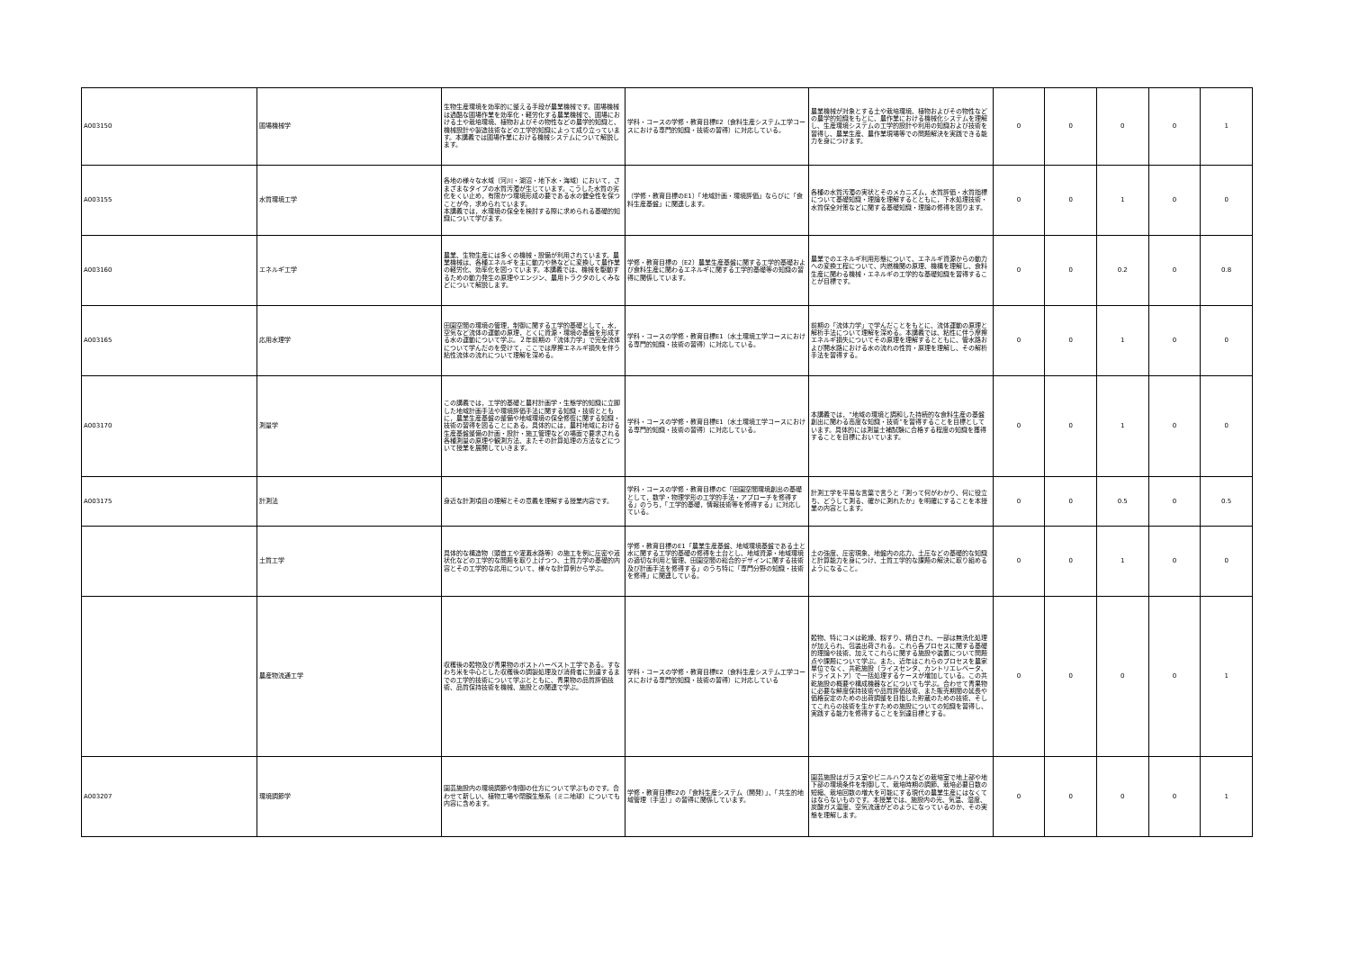| A003150 | 圃場機械学 | 生物生産環境を効率的に整える手段が農業機械です。圃場機械は過酷な圃場作業を効率化・軽労化する農業機械で、圃場における土や栽培環境、植物およびその物性などの農学的知識と、機械設計や製造技術などの工学的知識によって成り立っています。本講義では圃場作業における機械システムについて解説します。 | 学科・コースの学修・教育目標E2（食料生産システム工学コースにおける専門的知識・技術の習得）に対応している。 | 農業機械が対象とする土や栽培環境、植物およびその物性などの農学的知識をもとに、農作業における機械化システムを理解し、生産環境システムの工学的設計や利用の知識および技術を習得し、農業生産、農作業現場等での問題解決を実践できる能力を身につけます。 | 0 | 0 | 0 | 0 | 1 |
| A003155 | 水質環境工学 | 各地の様々な水域（河川・湖沼・地下水・海域）において，さまざまなタイプの水質汚濁が生じています。こうした水質の劣化をくい止め，有限かつ環境形成の要である水の健全性を保つことが今，求められています。 本講義では，水環境の保全を検討する際に求められる基礎的知識について学びます。 | （学修・教育目標のE1）「地域計画・環境評価」ならびに「食料生産基盤」に関連します。 | 各種の水質汚濁の実状とそのメカニズム，水質評価・水質指標について基礎知識・理論を理解するとともに，下水処理技術・水質保全対策などに関する基礎知識・理論の修得を図ります。 | 0 | 0 | 1 | 0 | 0 |
| A003160 | エネルギ工学 | 農業、生物生産には多くの機械・設備が利用されています。農業機械は、各種エネルギを主に動力や熱などに変換して農作業の軽労化、効率化を図っています。本講義では、機械を駆動するための動力発生の原理やエンジン、農用トラクタのしくみなどについて解説します。 | 学修・教育目標の（E2）農業生産基盤に関する工学的基礎および食料生産に関わるエネルギに関する工学的基礎等の知識の習得に関係しています。 | 農業でのエネルギ利用形態について、エネルギ資源からの動力への変換工程について、内燃機関の原理、機構を理解し、食料生産に関わる機械・エネルギの工学的な基礎知識を習得することが目標です。 | 0 | 0 | 0.2 | 0 | 0.8 |
| A003165 | 応用水理学 | 田園空間の環境の管理，制御に関する工学的基礎として，水，空気など流体の運動の原理，とくに資源・環境の基盤を形成する水の運動について学ぶ。２年前期の「流体力学」で完全流体について学んだのを受けて，ここでは摩擦エネルギ損失を伴う粘性流体の流れについて理解を深める。 | 学科・コースの学修・教育目標E1（水土環境工学コースにおける専門的知識・技術の習得）に対応している。 | 前期の「流体力学」で学んだことをもとに、流体運動の原理と解析手法について理解を深める。本講義では、粘性に伴う摩擦エネルギ損失についてその原理を理解するとともに、管水路および開水路における水の流れの性質・原理を理解し、その解析手法を習得する。 | 0 | 0 | 1 | 0 | 0 |
| A003170 | 測量学 | この講義では，工学的基礎と農村計画学・生態学的知識に立脚した地域計画手法や環境評価手法に関する知識・技術とともに，農業生産基盤の整備や地域環境の保全修復に関する知識・技術の習得を図ることにある。具体的には，農村地域における生産基盤整備の計画・設計・施工管理などの場面で要求される各種測量の原理や観測方法、またその計算処理の方法などについて授業を展開していきます。 | 学科・コースの学修・教育目標E1（水土環境工学コースにおける専門的知識・技術の習得）に対応している。 | 本講義では，“地域の環境と調和した持続的な食料生産の基盤創出に関わる高度な知識・技術”を習得することを目標としています。具体的には測量士補試験に合格する程度の知識を獲得することを目標においています。 | 0 | 0 | 1 | 0 | 0 |
| A003175 | 計測法 | 身近な計測項目の理解とその意義を理解する授業内容です。 | 学科・コースの学修・教育目標のC「田園空間環境創出の基礎として，数学・物理学形の工学的手法・アプローチを修得する」のうち，「工学的基礎，情報技術等を修得する」に対応している。 | 計測工学を平易な言葉で言うと「測って何がわかり、何に役立ち、どうして測る、確かに測れたか」を明確にすることを本授業の内容とします。 | 0 | 0 | 0.5 | 0 | 0.5 |
| | 土質工学 | 具体的な構造物（頭首工や灌漑水路等）の施工を例に圧密や液状化などの工学的な問題を取り上げつつ、土質力学の基礎的内容とその工学的な応用について、様々な計算例から学ぶ。 | 学修・教育目標のE1「農業生産基盤、地域環境基盤である土と水に関する工学的基礎の修得を土台とし、地域資源・地域環境の適切な利用と管理、田園空間の総合的デザインに関する技術及び計画手法を修得する」のうち特に「専門分野の知識・技術を修得」に関連している。 | 土の強度、圧密現象、地盤内の応力、土圧などの基礎的な知識と計算能力を身につけ、土質工学的な課題の解決に取り組めるようになること。 | 0 | 0 | 1 | 0 | 0 |
| | 農産物流通工学 | 収穫後の穀物及び青果物のポストハーベスト工学である。すなわち米を中心とした収穫後の調製処理及び消費者に到達するまでの工学的技術について学ぶとともに、青果物の品質評価技術、品質保持技術を機械、施設との関連で学ぶ。 | 学科・コースの学修・教育目標E2（食料生産システム工学コースにおける専門的知識・技術の習得）に対応している | 穀物、特にコメは乾燥、籾すり、精白され、一部は無洗化処理が加えられ、包装出荷される。これら各プロセスに関する基礎的理論や技術、加えてこれらに関する施設や装置について問題点や課題について学ぶ。また、近年はこれらのプロセスを農家単位でなく、共乾施設（ライスセンタ、カントリエレベータ、ドライストア）で一括処理するケースが増加している。この共乾施設の概要や構成機器などについても学ぶ。合わせて青果物に必要な鮮度保持技術や品質評価技術、また販売期間の延長や価格安定のための出荷調整を目指した貯蔵のための技術、そしてこれらの技術を生かすための施設についての知識を習得し、実践する能力を修得することを到達目標とする。 | 0 | 0 | 0 | 0 | 1 |
| A003207 | 環境調節学 | 園芸施設内の環境調節や制御の仕方について学ぶものです。合わせて新しい、植物工場や閉鎖生態系（ミニ地球）についても内容に含めます。 | 学修・教育目標E2の「食料生産システム（開発）」、「共生的地域管理（手法）」の習得に関係しています。 | 園芸施設はガラス室やビニルハウスなどの栽培室で地上部や地下部の環境条件を制御して、栽培時期の調節、栽培必要日数の短縮、栽培回数の増大を可能にする現代の農業生産にはなくてはならないものです。本授業では、施設内の光、気温、湿度、炭酸ガス濃度、空気流速がどのようになっているのか、その実態を理解します。 | 0 | 0 | 0 | 0 | 1 |